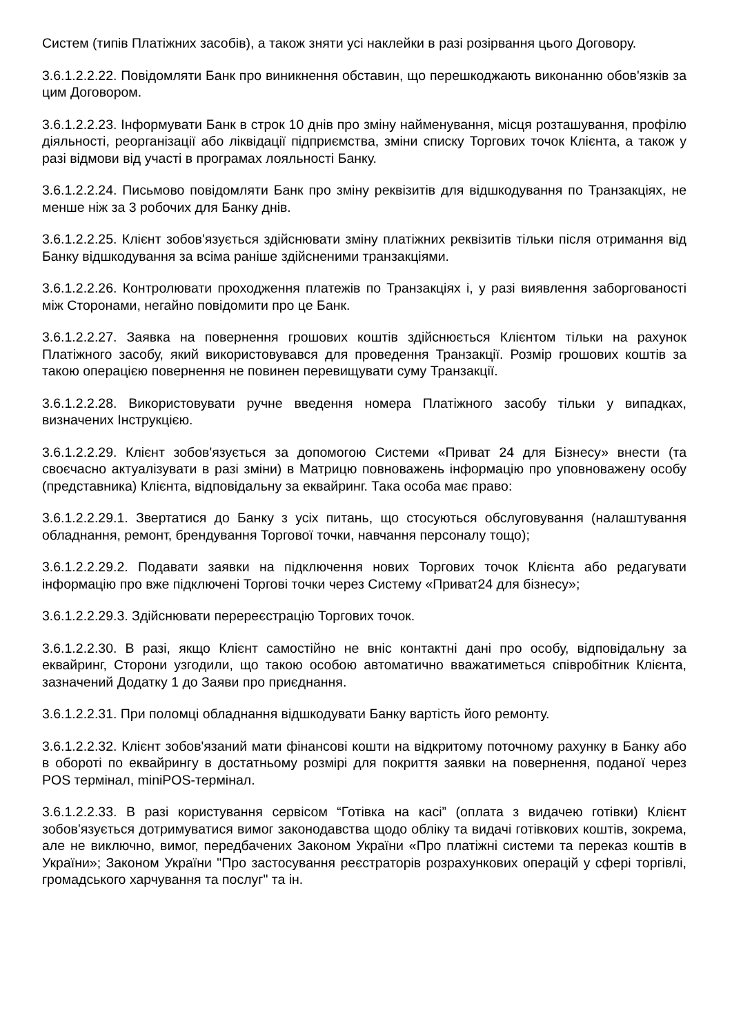Систем (типів Платіжних засобів), а також зняти усі наклейки в разі розірвання цього Договору.
3.6.1.2.2.22. Повідомляти Банк про виникнення обставин, що перешкоджають виконанню обов'язків за цим Договором.
3.6.1.2.2.23. Інформувати Банк в строк 10 днів про зміну найменування, місця розташування, профілю діяльності, реорганізації або ліквідації підприємства, зміни списку Торгових точок Клієнта, а також у разі відмови від участі в програмах лояльності Банку.
3.6.1.2.2.24. Письмово повідомляти Банк про зміну реквізитів для відшкодування по Транзакціях, не менше ніж за 3 робочих для Банку днів.
3.6.1.2.2.25. Клієнт зобов'язується здійснювати зміну платіжних реквізитів тільки після отримання від Банку відшкодування за всіма раніше здійсненими транзакціями.
3.6.1.2.2.26. Контролювати проходження платежів по Транзакціях і, у разі виявлення заборгованості між Сторонами, негайно повідомити про це Банк.
3.6.1.2.2.27. Заявка на повернення грошових коштів здійснюється Клієнтом тільки на рахунок Платіжного засобу, який використовувався для проведення Транзакції. Розмір грошових коштів за такою операцією повернення не повинен перевищувати суму Транзакції.
3.6.1.2.2.28. Використовувати ручне введення номера Платіжного засобу тільки у випадках, визначених Інструкцією.
3.6.1.2.2.29. Клієнт зобов'язується за допомогою Системи «Приват 24 для Бізнесу» внести (та своєчасно актуалізувати в разі зміни) в Матрицю повноважень інформацію про уповноважену особу (представника) Клієнта, відповідальну за еквайринг. Така особа має право:
3.6.1.2.2.29.1. Звертатися до Банку з усіх питань, що стосуються обслуговування (налаштування обладнання, ремонт, брендування Торгової точки, навчання персоналу тощо);
3.6.1.2.2.29.2. Подавати заявки на підключення нових Торгових точок Клієнта або редагувати інформацію про вже підключені Торгові точки через Систему «Приват24 для бізнесу»;
3.6.1.2.2.29.3. Здійснювати перереєстрацію Торгових точок.
3.6.1.2.2.30. В разі, якщо Клієнт самостійно не вніс контактні дані про особу, відповідальну за еквайринг, Сторони узгодили, що такою особою автоматично вважатиметься співробітник Клієнта, зазначений Додатку 1 до Заяви про приєднання.
3.6.1.2.2.31. При поломці обладнання відшкодувати Банку вартість його ремонту.
3.6.1.2.2.32. Клієнт зобов'язаний мати фінансові кошти на відкритому поточному рахунку в Банку або в обороті по еквайрингу в достатньому розмірі для покриття заявки на повернення, поданої через POS термінал, miniPOS-термінал.
3.6.1.2.2.33. В разі користування сервісом “Готівка на касі” (оплата з видачею готівки) Клієнт зобов'язується дотримуватися вимог законодавства щодо обліку та видачі готівкових коштів, зокрема, але не виключно, вимог, передбачених Законом України «Про платіжні системи та переказ коштів в України»; Законом України "Про застосування реєстраторів розрахункових операцій у сфері торгівлі, громадського харчування та послуг" та ін.